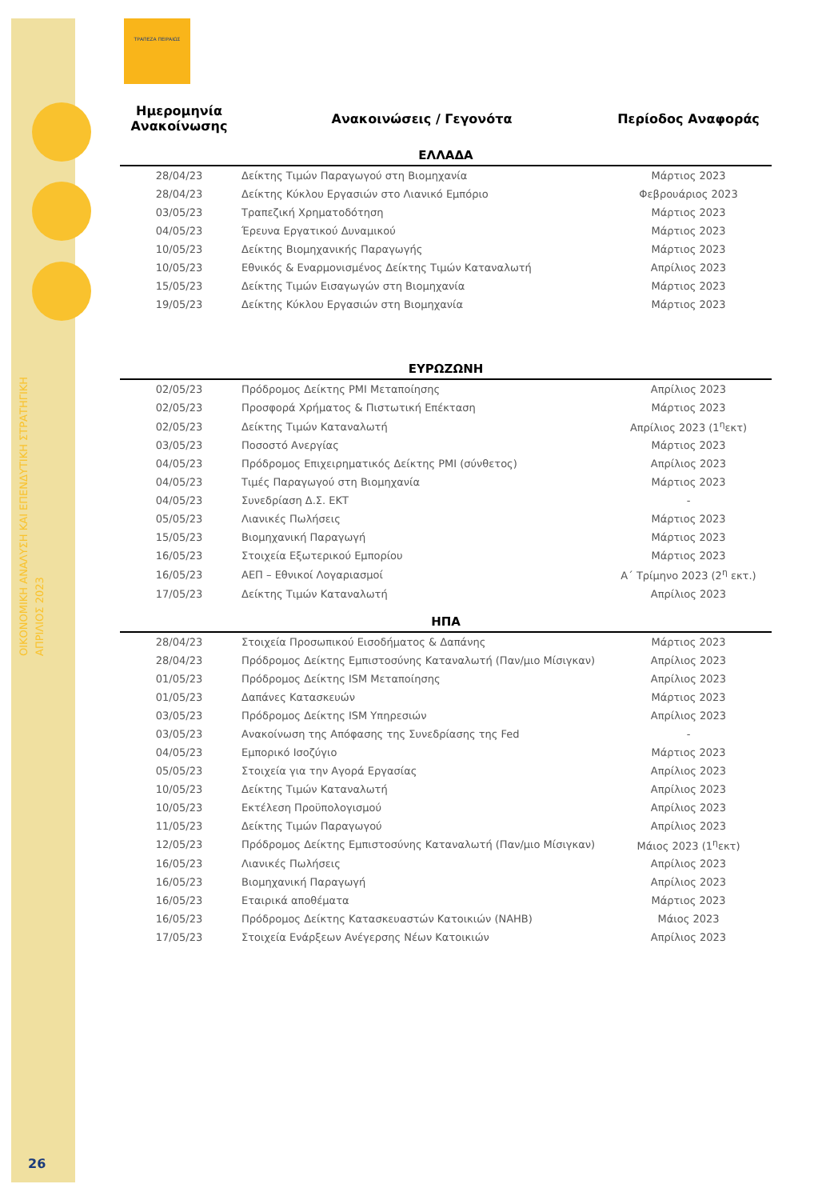ΟΙΚΟΝΟΜΙΚΗ ΑΝΑΛΥΣΗ ΚΑΙ ΕΠΕΝΔΥΤΙΚΗ ΣΤΡΑΤΗΓΙΚΗ
ΑΠΡΙΛΙΟΣ 2023
26
ΤΡΑΠΕΖΑ ΠΕΙΡΑΙΩΣ
| Ημερομηνία Ανακοίνωσης | Ανακοινώσεις / Γεγονότα | Περίοδος Αναφοράς |
| --- | --- | --- |
| ΕΛΛΑΔΑ | | |
| 28/04/23 | Δείκτης Τιμών Παραγωγού στη Βιομηχανία | Μάρτιος 2023 |
| 28/04/23 | Δείκτης Κύκλου Εργασιών στο Λιανικό Εμπόριο | Φεβρουάριος 2023 |
| 03/05/23 | Τραπεζική Χρηματοδότηση | Μάρτιος 2023 |
| 04/05/23 | Έρευνα Εργατικού Δυναμικού | Μάρτιος 2023 |
| 10/05/23 | Δείκτης Βιομηχανικής Παραγωγής | Μάρτιος 2023 |
| 10/05/23 | Εθνικός & Εναρμονισμένος Δείκτης Τιμών Καταναλωτή | Απρίλιος 2023 |
| 15/05/23 | Δείκτης Τιμών Εισαγωγών στη Βιομηχανία | Μάρτιος 2023 |
| 19/05/23 | Δείκτης Κύκλου Εργασιών στη Βιομηχανία | Μάρτιος 2023 |
| ΕΥΡΩΖΩΝΗ | | |
| 02/05/23 | Πρόδρομος Δείκτης PMI Μεταποίησης | Απρίλιος 2023 |
| 02/05/23 | Προσφορά Χρήματος & Πιστωτική Επέκταση | Μάρτιος 2023 |
| 02/05/23 | Δείκτης Τιμών Καταναλωτή | Απρίλιος 2023 (1<sup>η</sup>εκτ) |
| 03/05/23 | Ποσοστό Ανεργίας | Μάρτιος 2023 |
| 04/05/23 | Πρόδρομος Επιχειρηματικός Δείκτης PMI (σύνθετος) | Απρίλιος 2023 |
| 04/05/23 | Τιμές Παραγωγού στη Βιομηχανία | Μάρτιος 2023 |
| 04/05/23 | Συνεδρίαση Δ.Σ. ΕΚΤ | - |
| 05/05/23 | Λιανικές Πωλήσεις | Μάρτιος 2023 |
| 15/05/23 | Βιομηχανική Παραγωγή | Μάρτιος 2023 |
| 16/05/23 | Στοιχεία Εξωτερικού Εμπορίου | Μάρτιος 2023 |
| 16/05/23 | ΑΕΠ – Εθνικοί Λογαριασμοί | Α΄ Τρίμηνο 2023 (2<sup>η</sup> εκτ.) |
| 17/05/23 | Δείκτης Τιμών Καταναλωτή | Απρίλιος 2023 |
| ΗΠΑ | | |
| 28/04/23 | Στοιχεία Προσωπικού Εισοδήματος & Δαπάνης | Μάρτιος 2023 |
| 28/04/23 | Πρόδρομος Δείκτης Εμπιστοσύνης Καταναλωτή (Παν/μιο Μίσιγκαν) | Απρίλιος 2023 |
| 01/05/23 | Πρόδρομος Δείκτης ISM Μεταποίησης | Απρίλιος 2023 |
| 01/05/23 | Δαπάνες Κατασκευών | Μάρτιος 2023 |
| 03/05/23 | Πρόδρομος Δείκτης ISM Υπηρεσιών | Απρίλιος 2023 |
| 03/05/23 | Ανακοίνωση της Απόφασης της Συνεδρίασης της Fed | - |
| 04/05/23 | Εμπορικό Ισοζύγιο | Μάρτιος 2023 |
| 05/05/23 | Στοιχεία για την Αγορά Εργασίας | Απρίλιος 2023 |
| 10/05/23 | Δείκτης Τιμών Καταναλωτή | Απρίλιος 2023 |
| 10/05/23 | Εκτέλεση Προϋπολογισμού | Απρίλιος 2023 |
| 11/05/23 | Δείκτης Τιμών Παραγωγού | Απρίλιος 2023 |
| 12/05/23 | Πρόδρομος Δείκτης Εμπιστοσύνης Καταναλωτή (Παν/μιο Μίσιγκαν) | Μάιος 2023 (1<sup>η</sup>εκτ) |
| 16/05/23 | Λιανικές Πωλήσεις | Απρίλιος 2023 |
| 16/05/23 | Βιομηχανική Παραγωγή | Απρίλιος 2023 |
| 16/05/23 | Εταιρικά αποθέματα | Μάρτιος 2023 |
| 16/05/23 | Πρόδρομος Δείκτης Κατασκευαστών Κατοικιών (NAHB) | Μάιος 2023 |
| 17/05/23 | Στοιχεία Ενάρξεων Ανέγερσης Νέων Κατοικιών | Απρίλιος 2023 |